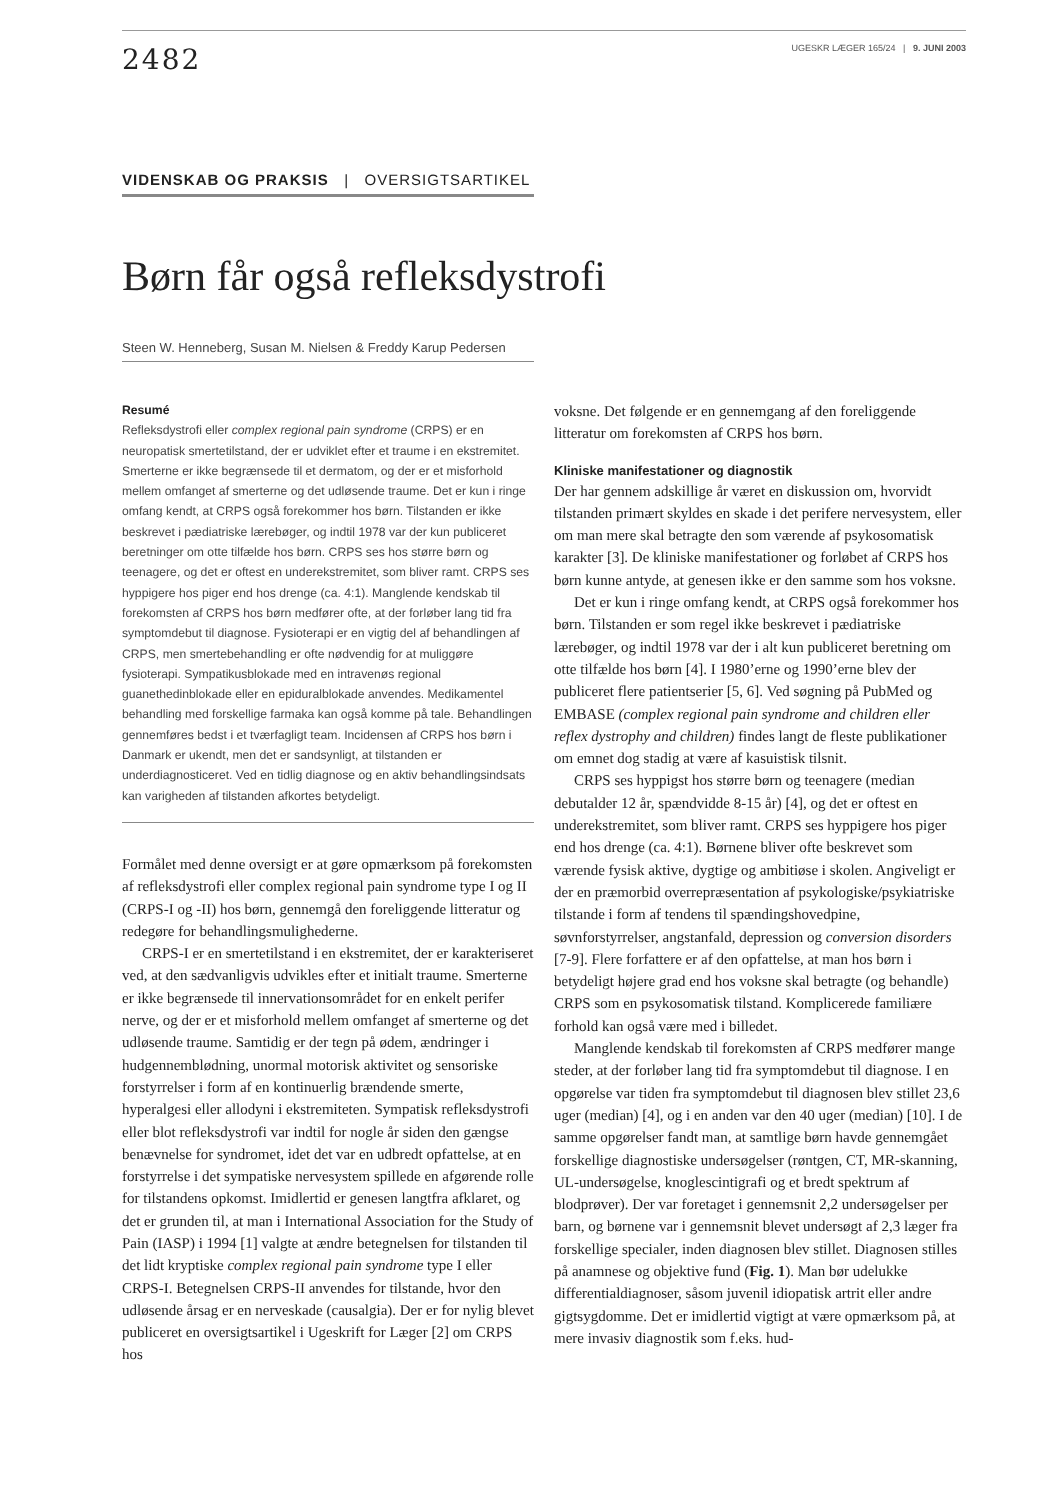2482
UGESKR LÆGER 165/24 | 9. JUNI 2003
VIDENSKAB OG PRAKSIS | OVERSIGTSARTIKEL
Børn får også refleksdystrofi
Steen W. Henneberg, Susan M. Nielsen & Freddy Karup Pedersen
Resumé
Refleksdystrofi eller complex regional pain syndrome (CRPS) er en neuropatisk smertetilstand, der er udviklet efter et traume i en ekstremitet. Smerterne er ikke begrænsede til et dermatom, og der er et misforhold mellem omfanget af smerterne og det udløsende traume. Det er kun i ringe omfang kendt, at CRPS også forekommer hos børn. Tilstanden er ikke beskrevet i pædiatriske lærebøger, og indtil 1978 var der kun publiceret beretninger om otte tilfælde hos børn. CRPS ses hos større børn og teenagere, og det er oftest en underekstremitet, som bliver ramt. CRPS ses hyppigere hos piger end hos drenge (ca. 4:1). Manglende kendskab til forekomsten af CRPS hos børn medfører ofte, at der forløber lang tid fra symptomdebut til diagnose. Fysioterapi er en vigtig del af behandlingen af CRPS, men smertebehandling er ofte nødvendig for at muliggøre fysioterapi. Sympatikusblokade med en intravenøs regional guanethedinblokade eller en epiduralblokade anvendes. Medikamentel behandling med forskellige farmaka kan også komme på tale. Behandlingen gennemføres bedst i et tværfagligt team. Incidensen af CRPS hos børn i Danmark er ukendt, men det er sandsynligt, at tilstanden er underdiagnosticeret. Ved en tidlig diagnose og en aktiv behandlingsindsats kan varigheden af tilstanden afkortes betydeligt.
Formålet med denne oversigt er at gøre opmærksom på forekomsten af refleksdystrofi eller complex regional pain syndrome type I og II (CRPS-I og -II) hos børn, gennemgå den foreliggende litteratur og redegøre for behandlingsmulighederne.
CRPS-I er en smertetilstand i en ekstremitet, der er karakteriseret ved, at den sædvanligvis udvikles efter et initialt traume. Smerterne er ikke begrænsede til innervationsområdet for en enkelt perifer nerve, og der er et misforhold mellem omfanget af smerterne og det udløsende traume. Samtidig er der tegn på ødem, ændringer i hudgennemblødning, unormal motorisk aktivitet og sensoriske forstyrrelser i form af en kontinuerlig brændende smerte, hyperalgesi eller allodyni i ekstremiteten. Sympatisk refleksdystrofi eller blot refleksdystrofi var indtil for nogle år siden den gængse benævnelse for syndromet, idet det var en udbredt opfattelse, at en forstyrrelse i det sympatiske nervesystem spillede en afgørende rolle for tilstandens opkomst. Imidlertid er genesen langtfra afklaret, og det er grunden til, at man i International Association for the Study of Pain (IASP) i 1994 [1] valgte at ændre betegnelsen for tilstanden til det lidt kryptiske complex regional pain syndrome type I eller CRPS-I. Betegnelsen CRPS-II anvendes for tilstande, hvor den udløsende årsag er en nerveskade (causalgia). Der er for nylig blevet publiceret en oversigtsartikel i Ugeskrift for Læger [2] om CRPS hos
voksne. Det følgende er en gennemgang af den foreliggende litteratur om forekomsten af CRPS hos børn.
Kliniske manifestationer og diagnostik
Der har gennem adskillige år været en diskussion om, hvorvidt tilstanden primært skyldes en skade i det perifere nervesystem, eller om man mere skal betragte den som værende af psykosomatisk karakter [3]. De kliniske manifestationer og forløbet af CRPS hos børn kunne antyde, at genesen ikke er den samme som hos voksne.
Det er kun i ringe omfang kendt, at CRPS også forekommer hos børn. Tilstanden er som regel ikke beskrevet i pædiatriske lærebøger, og indtil 1978 var der i alt kun publiceret beretning om otte tilfælde hos børn [4]. I 1980’erne og 1990’erne blev der publiceret flere patientserier [5, 6]. Ved søgning på PubMed og EMBASE (complex regional pain syndrome and children eller reflex dystrophy and children) findes langt de fleste publikationer om emnet dog stadig at være af kasuistisk tilsnit.
CRPS ses hyppigst hos større børn og teenagere (median debutalder 12 år, spændvidde 8-15 år) [4], og det er oftest en underekstremitet, som bliver ramt. CRPS ses hyppigere hos piger end hos drenge (ca. 4:1). Børnene bliver ofte beskrevet som værende fysisk aktive, dygtige og ambitiøse i skolen. Angiveligt er der en præmorbid overrepræsentation af psykologiske/psykiatriske tilstande i form af tendens til spændingshovedpine, søvnforstyrrelser, angstanfald, depression og conversion disorders [7-9]. Flere forfattere er af den opfattelse, at man hos børn i betydeligt højere grad end hos voksne skal betragte (og behandle) CRPS som en psykosomatisk tilstand. Komplicerede familiære forhold kan også være med i billedet.
Manglende kendskab til forekomsten af CRPS medfører mange steder, at der forløber lang tid fra symptomdebut til diagnose. I en opgørelse var tiden fra symptomdebut til diagnosen blev stillet 23,6 uger (median) [4], og i en anden var den 40 uger (median) [10]. I de samme opgørelser fandt man, at samtlige børn havde gennemgået forskellige diagnostiske undersøgelser (røntgen, CT, MR-skanning, UL-undersøgelse, knoglescintigrafi og et bredt spektrum af blodprøver). Der var foretaget i gennemsnit 2,2 undersøgelser per barn, og børnene var i gennemsnit blevet undersøgt af 2,3 læger fra forskellige specialer, inden diagnosen blev stillet. Diagnosen stilles på anamnese og objektive fund (Fig. 1). Man bør udelukke differentialdiagnoser, såsom juvenil idiopatisk artrit eller andre gigtsygdomme. Det er imidlertid vigtigt at være opmærksom på, at mere invasiv diagnostik som f.eks. hud-